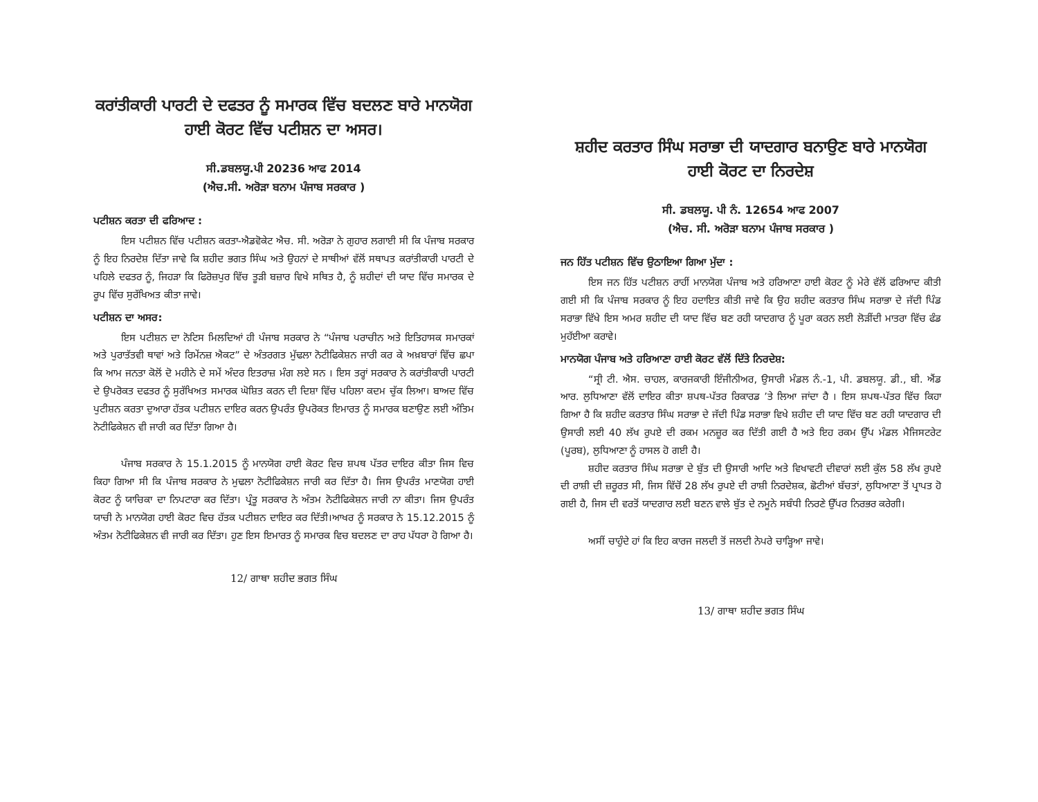ਕਰਾਂਤੀਕਾਰੀ ਪਾਰਟੀ ਦੇ ਦਫਤਰ ਨੂੰ ਸਮਾਰਕ ਵਿੱਚ ਬਦਲਣ ਬਾਰੇ ਮਾਨਯੋਗ ਹਾਈ ਕੋਰਟ ਵਿੱਚ ਪਟੀਸ਼ਨ ਦਾ ਅਸਰ।
ਸੀ.ਡਬਲਯੂ.ਪੀ 20236 ਆਫ 2014
(ਐਚ.ਸੀ. ਅਰੋੜਾ ਬਨਾਮ ਪੰਜਾਬ ਸਰਕਾਰ )
ਪਟੀਸ਼ਨ ਕਰਤਾ ਦੀ ਫਰਿਆਦ :
ਇਸ ਪਟੀਸ਼ਨ ਵਿੱਚ ਪਟੀਸ਼ਨ ਕਰਤਾ-ਐਡਵੋਕੇਟ ਐਚ. ਸੀ. ਅਰੋੜਾ ਨੇ ਗੁਹਾਰ ਲਗਾਈ ਸੀ ਕਿ ਪੰਜਾਬ ਸਰਕਾਰ ਨੂੰ ਇਹ ਨਿਰਦੇਸ਼ ਦਿੱਤਾ ਜਾਵੇ ਕਿ ਸ਼ਹੀਦ ਭਗਤ ਸਿੰਘ ਅਤੇ ਉਹਨਾਂ ਦੇ ਸਾਥੀਆਂ ਵੱਲੋਂ ਸਥਾਪਤ ਕਰਾਂਤੀਕਾਰੀ ਪਾਰਟੀ ਦੇ ਪਹਿਲੇ ਦਫਤਰ ਨੂੰ, ਜਿਹੜਾ ਕਿ ਫਿਰੋਜ਼ਪੁਰ ਵਿੱਚ ਤੂੜੀ ਬਜ਼ਾਰ ਵਿਖੇ ਸਥਿਤ ਹੈ, ਨੂੰ ਸ਼ਹੀਦਾਂ ਦੀ ਯਾਦ ਵਿੱਚ ਸਮਾਰਕ ਦੇ ਰੂਪ ਵਿੱਚ ਸੁਰੱਖਿਅਤ ਕੀਤਾ ਜਾਵੇ।
ਪਟੀਸ਼ਨ ਦਾ ਅਸਰ:
ਇਸ ਪਟੀਸ਼ਨ ਦਾ ਨੋਟਿਸ ਮਿਲਦਿਆਂ ਹੀ ਪੰਜਾਬ ਸਰਕਾਰ ਨੇ “ਪੰਜਾਬ ਪਰਾਚੀਨ ਅਤੇ ਇਤਿਹਾਸਕ ਸਮਾਰਕਾਂ ਅਤੇ ਪੁਰਾਤੱਤਵੀ ਥਾਵਾਂ ਅਤੇ ਰਿਮੇਂਨਜ਼ ਐਕਟ” ਦੇ ਅੰਤਰਗਤ ਮੁੱਢਲਾ ਨੋਟੀਫਿਕੇਸ਼ਨ ਜਾਰੀ ਕਰ ਕੇ ਅਖ਼ਬਾਰਾਂ ਵਿੱਚ ਛਪਾ ਕਿ ਆਮ ਜਨਤਾ ਕੋਲੋਂ ਦੋ ਮਹੀਨੇ ਦੇ ਸਮੇਂ ਅੰਦਰ ਇਤਰਾਜ਼ ਮੰਗ ਲਏ ਸਨ । ਇਸ ਤਰ੍ਹਾਂ ਸਰਕਾਰ ਨੇ ਕਰਾਂਤੀਕਾਰੀ ਪਾਰਟੀ ਦੇ ਉਪਰੋਕਤ ਦਫਤਰ ਨੂੰ ਸੁਰੱਖਿਅਤ ਸਮਾਰਕ ਘੋਸ਼ਿਤ ਕਰਨ ਦੀ ਦਿਸ਼ਾ ਵਿੱਚ ਪਹਿਲਾ ਕਦਮ ਚੁੱਕ ਲਿਆ। ਬਾਅਦ ਵਿੱਚ ਪੁਟੀਸ਼ਨ ਕਰਤਾ ਦੁਆਰਾ ਹੱਤਕ ਪਟੀਸ਼ਨ ਦਾਇਰ ਕਰਨ ਉਪਰੰਤ ਉਪਰੋਕਤ ਇਮਾਰਤ ਨੂੰ ਸਮਾਰਕ ਬਣਾਉਣ ਲਈ ਅੰਤਿਮ ਨੋਟੀਫਿਕੇਸ਼ਨ ਵੀ ਜਾਰੀ ਕਰ ਦਿੱਤਾ ਗਿਆ ਹੈ।
ਪੰਜਾਬ ਸਰਕਾਰ ਨੇ 15.1.2015 ਨੂੰ ਮਾਨਯੋਗ ਹਾਈ ਕੋਰਟ ਵਿਚ ਸ਼ਪਥ ਪੱਤਰ ਦਾਇਰ ਕੀਤਾ ਜਿਸ ਵਿਚ ਕਿਹਾ ਗਿਆ ਸੀ ਕਿ ਪੰਜਾਬ ਸਰਕਾਰ ਨੇ ਮੁਢਲਾ ਨੋਟੀਫਿਕੇਸ਼ਨ ਜਾਰੀ ਕਰ ਦਿੱਤਾ ਹੈ। ਜਿਸ ਉਪਰੰਤ ਮਾਣਯੋਗ ਹਾਈ ਕੋਰਟ ਨੂੰ ਯਾਚਿਕਾ ਦਾ ਨਿਪਟਾਰਾ ਕਰ ਦਿੱਤਾ। ਪ੍ਰੰਤੂ ਸਰਕਾਰ ਨੇ ਅੰਤਮ ਨੋਟੀਫਿਕੇਸ਼ਨ ਜਾਰੀ ਨਾ ਕੀਤਾ। ਜਿਸ ਉਪਰੰਤ ਯਾਚੀ ਨੇ ਮਾਨਯੋਗ ਹਾਈ ਕੋਰਟ ਵਿਚ ਹੱਤਕ ਪਟੀਸ਼ਨ ਦਾਇਰ ਕਰ ਦਿੱਤੀ।ਆਖਰ ਨੂੰ ਸਰਕਾਰ ਨੇ 15.12.2015 ਨੂੰ ਅੰਤਮ ਨੋਟੀਫਿਕੇਸ਼ਨ ਵੀ ਜਾਰੀ ਕਰ ਦਿੱਤਾ। ਹੁਣ ਇਸ ਇਮਾਰਤ ਨੂੰ ਸਮਾਰਕ ਵਿਚ ਬਦਲਣ ਦਾ ਰਾਹ ਪੱਧਰਾ ਹੋ ਗਿਆ ਹੈ।
12/ ਗਾਥਾ ਸ਼ਹੀਦ ਭਗਤ ਸਿੰਘ
ਸ਼ਹੀਦ ਕਰਤਾਰ ਸਿੰਘ ਸਰਾਭਾ ਦੀ ਯਾਦਗਾਰ ਬਨਾਉਣ ਬਾਰੇ ਮਾਨਯੋਗ ਹਾਈ ਕੋਰਟ ਦਾ ਨਿਰਦੇਸ਼
ਸੀ. ਡਬਲਯੂ. ਪੀ ਨੰ. 12654 ਆਫ 2007
(ਐਚ. ਸੀ. ਅਰੋੜਾ ਬਨਾਮ ਪੰਜਾਬ ਸਰਕਾਰ )
ਜਨ ਹਿੱਤ ਪਟੀਸ਼ਨ ਵਿੱਚ ਉਠਾਇਆ ਗਿਆ ਮੁੱਦਾ :
ਇਸ ਜਨ ਹਿੱਤ ਪਟੀਸ਼ਨ ਰਾਹੀਂ ਮਾਨਯੋਗ ਪੰਜਾਬ ਅਤੇ ਹਰਿਆਣਾ ਹਾਈ ਕੋਰਟ ਨੂੰ ਮੇਰੇ ਵੱਲੋਂ ਫਰਿਆਦ ਕੀਤੀ ਗਈ ਸੀ ਕਿ ਪੰਜਾਬ ਸਰਕਾਰ ਨੂੰ ਇਹ ਹਦਾਇਤ ਕੀਤੀ ਜਾਵੇ ਕਿ ਉਹ ਸ਼ਹੀਦ ਕਰਤਾਰ ਸਿੰਘ ਸਰਾਭਾ ਦੇ ਜੱਦੀ ਪਿੰਡ ਸਰਾਭਾ ਵਿੱਖੇ ਇਸ ਅਮਰ ਸ਼ਹੀਦ ਦੀ ਯਾਦ ਵਿੱਚ ਬਣ ਰਹੀ ਯਾਦਗਾਰ ਨੂੰ ਪੂਰਾ ਕਰਨ ਲਈ ਲੋੜੀਂਦੀ ਮਾਤਰਾ ਵਿੱਚ ਫੰਡ ਮੁਹੱਈਆ ਕਰਾਵੇ।
ਮਾਨਯੋਗ ਪੰਜਾਬ ਅਤੇ ਹਰਿਆਣਾ ਹਾਈ ਕੋਰਟ ਵੱਲੋਂ ਦਿੱਤੇ ਨਿਰਦੇਸ਼:
“ਸ੍ਰੀ ਟੀ. ਐਸ. ਚਾਹਲ, ਕਾਰਜਕਾਰੀ ਇੰਜੀਨੀਅਰ, ਉਸਾਰੀ ਮੰਡਲ ਨੰ.-1, ਪੀ. ਡਬਲਯੂ. ਡੀ., ਬੀ. ਐਂਡ ਆਰ. ਲੁਧਿਆਣਾ ਵੱਲੋਂ ਦਾਇਰ ਕੀਤਾ ਸ਼ਪਥ-ਪੱਤਰ ਰਿਕਾਰਡ ’ਤੇ ਲਿਆ ਜਾਂਦਾ ਹੈ । ਇਸ ਸ਼ਪਥ-ਪੱਤਰ ਵਿੱਚ ਕਿਹਾ ਗਿਆ ਹੈ ਕਿ ਸ਼ਹੀਦ ਕਰਤਾਰ ਸਿੰਘ ਸਰਾਭਾ ਦੇ ਜੱਦੀ ਪਿੰਡ ਸਰਾਭਾ ਵਿਖੇ ਸ਼ਹੀਦ ਦੀ ਯਾਦ ਵਿੱਚ ਬਣ ਰਹੀ ਯਾਦਗਾਰ ਦੀ ਉਸਾਰੀ ਲਈ 40 ਲੱਖ ਰੁਪਏ ਦੀ ਰਕਮ ਮਨਜ਼ੂਰ ਕਰ ਦਿੱਤੀ ਗਈ ਹੈ ਅਤੇ ਇਹ ਰਕਮ ਉੱਪ ਮੰਡਲ ਮੈਜਿਸਟਰੇਟ (ਪੂਰਬ), ਲੁਧਿਆਣਾ ਨੂੰ ਹਾਸਲ ਹੋ ਗਈ ਹੈ।
ਸ਼ਹੀਦ ਕਰਤਾਰ ਸਿੰਘ ਸਰਾਭਾ ਦੇ ਬੁੱਤ ਦੀ ਉਸਾਰੀ ਆਦਿ ਅਤੇ ਵਿਖਾਵਟੀ ਦੀਵਾਰਾਂ ਲਈ ਕੁੱਲ 58 ਲੱਖ ਰੁਪਏ ਦੀ ਰਾਸ਼ੀ ਦੀ ਜ਼ਰੂਰਤ ਸੀ, ਜਿਸ ਵਿੱਚੋਂ 28 ਲੱਖ ਰੁਪਏ ਦੀ ਰਾਸ਼ੀ ਨਿਰਦੇਸ਼ਕ, ਛੋਟੀਆਂ ਬੱਚਤਾਂ, ਲੁਧਿਆਣਾ ਤੋਂ ਪ੍ਰਾਪਤ ਹੋ ਗਈ ਹੈ, ਜਿਸ ਦੀ ਵਰਤੋਂ ਯਾਦਗਾਰ ਲਈ ਬਣਨ ਵਾਲੇ ਬੁੱਤ ਦੇ ਨਮੂਨੇ ਸਬੰਧੀ ਨਿਰਣੇ ਉੱਪਰ ਨਿਰਭਰ ਕਰੇਗੀ।
ਅਸੀਂ ਚਾਹੁੰਦੇ ਹਾਂ ਕਿ ਇਹ ਕਾਰਜ ਜਲਦੀ ਤੋਂ ਜਲਦੀ ਨੇਪਰੇ ਚਾੜ੍ਹਿਆ ਜਾਵੇ।
13/ ਗਾਥਾ ਸ਼ਹੀਦ ਭਗਤ ਸਿੰਘ